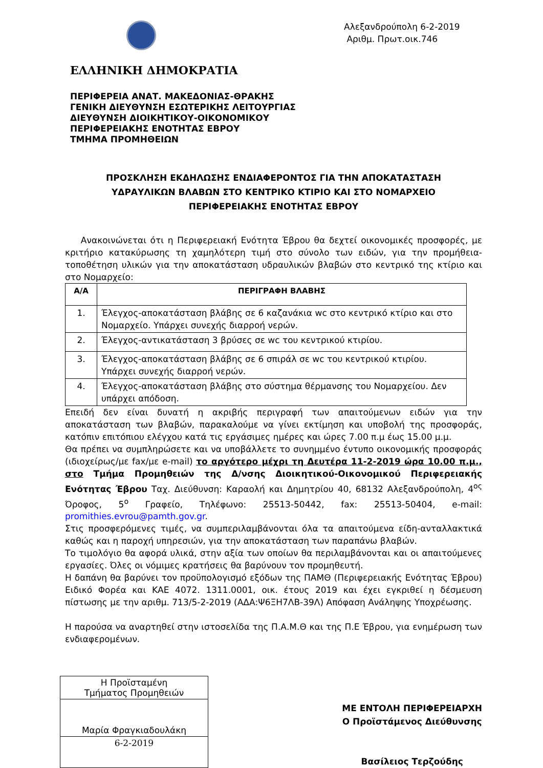Αλεξανδρούπολη 6-2-2019
Αριθμ. Πρωτ.οικ.746
ΕΛΛΗΝΙΚΗ ΔΗΜΟΚΡΑΤΙΑ
ΠΕΡΙΦΕΡΕΙΑ ΑΝΑΤ. ΜΑΚΕΔΟΝΙΑΣ-ΘΡΑΚΗΣ
ΓΕΝΙΚΗ ΔΙΕΥΘΥΝΣΗ ΕΣΩΤΕΡΙΚΗΣ ΛΕΙΤΟΥΡΓΙΑΣ
ΔΙΕΥΘΥΝΣΗ ΔΙΟΙΚΗΤΙΚΟΥ-ΟΙΚΟΝΟΜΙΚΟΥ
ΠΕΡΙΦΕΡΕΙΑΚΗΣ ΕΝΟΤΗΤΑΣ ΕΒΡΟΥ
ΤΜΗΜΑ ΠΡΟΜΗΘΕΙΩΝ
ΠΡΟΣΚΛΗΣΗ ΕΚΔΗΛΩΣΗΣ ΕΝΔΙΑΦΕΡΟΝΤΟΣ ΓΙΑ ΤΗΝ ΑΠΟΚΑΤΑΣΤΑΣΗ
ΥΔΡΑΥΛΙΚΩΝ ΒΛΑΒΩΝ ΣΤΟ ΚΕΝΤΡΙΚΟ ΚΤΙΡΙΟ ΚΑΙ ΣΤΟ ΝΟΜΑΡΧΕΙΟ
ΠΕΡΙΦΕΡΕΙΑΚΗΣ ΕΝΟΤΗΤΑΣ ΕΒΡΟΥ
Ανακοινώνεται ότι η Περιφερειακή Ενότητα Έβρου θα δεχτεί οικονομικές προσφορές, με κριτήριο κατακύρωσης τη χαμηλότερη τιμή στο σύνολο των ειδών, για την προμήθεια-τοποθέτηση υλικών για την αποκατάσταση υδραυλικών βλαβών στο κεντρικό της κτίριο και στο Νομαρχείο:
| Α/Α | ΠΕΡΙΓΡΑΦΗ ΒΛΑΒΗΣ |
| --- | --- |
| 1. | Έλεγχος-αποκατάσταση βλάβης σε 6 καζανάκια wc στο κεντρικό κτίριο και στο Νομαρχείο. Υπάρχει συνεχής διαρροή νερών. |
| 2. | Έλεγχος-αντικατάσταση 3 βρύσες σε wc του κεντρικού κτιρίου. |
| 3. | Έλεγχος-αποκατάσταση βλάβης σε 6 σπιράλ σε wc του κεντρικού κτιρίου. Υπάρχει συνεχής διαρροή νερών. |
| 4. | Έλεγχος-αποκατάσταση βλάβης στο σύστημα θέρμανσης του Νομαρχείου. Δεν υπάρχει απόδοση. |
Επειδή δεν είναι δυνατή η ακριβής περιγραφή των απαιτούμενων ειδών για την αποκατάσταση των βλαβών, παρακαλούμε να γίνει εκτίμηση και υποβολή της προσφοράς, κατόπιν επιτόπιου ελέγχου κατά τις εργάσιμες ημέρες και ώρες 7.00 π.μ έως 15.00 μ.μ.
Θα πρέπει να συμπληρώσετε και να υποβάλλετε το συνημμένο έντυπο οικονομικής προσφοράς (ιδιοχείρως/με fax/με e-mail) το αργότερο μέχρι τη Δευτέρα 11-2-2019 ώρα 10.00 π.μ., στο Τμήμα Προμηθειών της Δ/νσης Διοικητικού-Οικονομικού Περιφερειακής Ενότητας Έβρου Ταχ. Διεύθυνση: Καραολή και Δημητρίου 40, 68132 Αλεξανδρούπολη, 4<sup>ος</sup> Όροφος, 5<sup>ο</sup> Γραφείο, Τηλέφωνο: 25513-50442, fax: 25513-50404, e-mail: promithies.evrou@pamth.gov.gr.
Στις προσφερόμενες τιμές, να συμπεριλαμβάνονται όλα τα απαιτούμενα είδη-ανταλλακτικά καθώς και η παροχή υπηρεσιών, για την αποκατάσταση των παραπάνω βλαβών.
Το τιμολόγιο θα αφορά υλικά, στην αξία των οποίων θα περιλαμβάνονται και οι απαιτούμενες εργασίες. Όλες οι νόμιμες κρατήσεις θα βαρύνουν τον προμηθευτή.
Η δαπάνη θα βαρύνει τον προϋπολογισμό εξόδων της ΠΑΜΘ (Περιφερειακής Ενότητας Έβρου) Ειδικό Φορέα και ΚΑΕ 4072. 1311.0001, οικ. έτους 2019 και έχει εγκριθεί η δέσμευση πίστωσης με την αριθμ. 713/5-2-2019 (ΑΔΑ:Ψ6ΞΗ7ΛΒ-39Λ) Απόφαση Ανάληψης Υποχρέωσης.
Η παρούσα να αναρτηθεί στην ιστοσελίδα της Π.Α.Μ.Θ και της Π.Ε Έβρου, για ενημέρωση των ενδιαφερομένων.
Η Προϊσταμένη
Τμήματος Προμηθειών
Μαρία Φραγκιαδουλάκη
6-2-2019
ΜΕ ΕΝΤΟΛΗ ΠΕΡΙΦΕΡΕΙΑΡΧΗ
Ο Προϊστάμενος Διεύθυνσης
Βασίλειος Τερζούδης